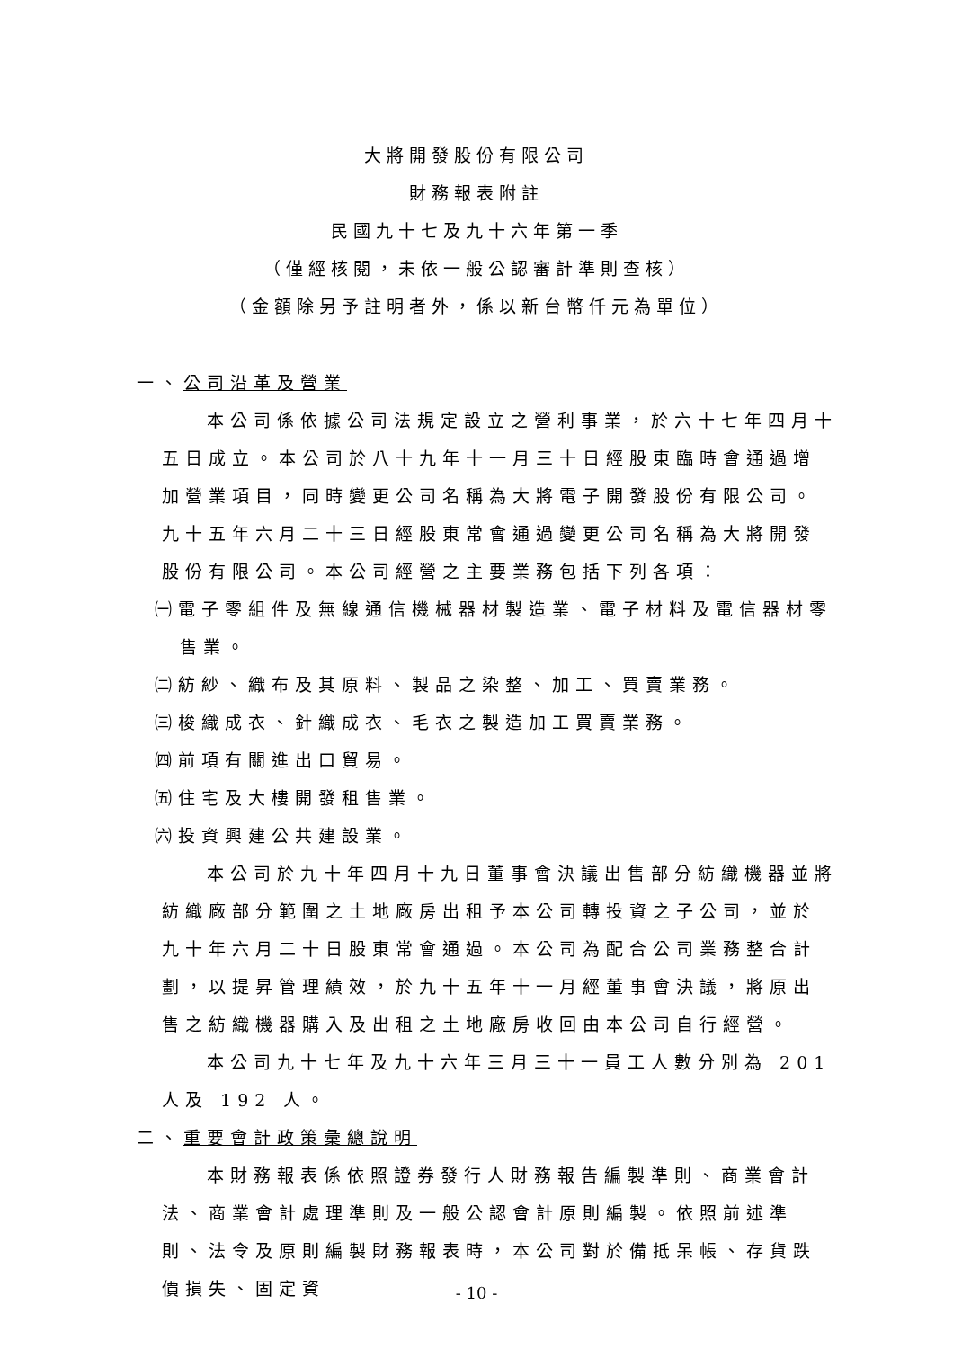大將開發股份有限公司
財務報表附註
民國九十七及九十六年第一季
（僅經核閱，未依一般公認審計準則查核）
（金額除另予註明者外，係以新台幣仟元為單位）
一、公司沿革及營業
本公司係依據公司法規定設立之營利事業，於六十七年四月十五日成立。本公司於八十九年十一月三十日經股東臨時會通過增加營業項目，同時變更公司名稱為大將電子開發股份有限公司。九十五年六月二十三日經股東常會通過變更公司名稱為大將開發股份有限公司。本公司經營之主要業務包括下列各項：
㈠電子零組件及無線通信機械器材製造業、電子材料及電信器材零售業。
㈡紡紗、織布及其原料、製品之染整、加工、買賣業務。
㈢梭織成衣、針織成衣、毛衣之製造加工買賣業務。
㈣前項有關進出口貿易。
㈤住宅及大樓開發租售業。
㈥投資興建公共建設業。
本公司於九十年四月十九日董事會決議出售部分紡織機器並將紡織廠部分範圍之土地廠房出租予本公司轉投資之子公司，並於九十年六月二十日股東常會通過。本公司為配合公司業務整合計劃，以提昇管理績效，於九十五年十一月經董事會決議，將原出售之紡織機器購入及出租之土地廠房收回由本公司自行經營。
本公司九十七年及九十六年三月三十一員工人數分別為 201 人及 192 人。
二、重要會計政策彙總說明
本財務報表係依照證券發行人財務報告編製準則、商業會計法、商業會計處理準則及一般公認會計原則編製。依照前述準則、法令及原則編製財務報表時，本公司對於備抵呆帳、存貨跌價損失、固定資
- 10 -